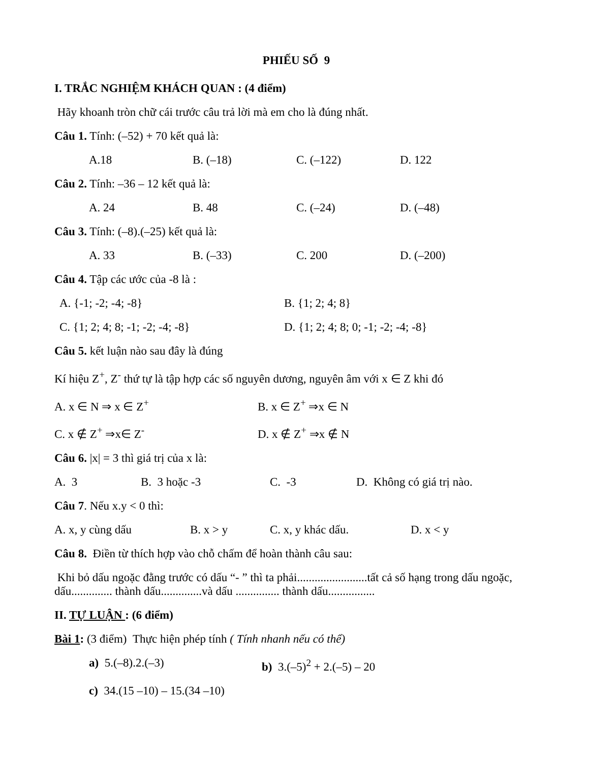PHIẾU SỐ 9
I. TRẮC NGHIỆM KHÁCH QUAN : (4 điểm)
Hãy khoanh tròn chữ cái trước câu trả lời mà em cho là đúng nhất.
Câu 1. Tính: (–52) + 70 kết quả là:
A.18 B. (–18) C. (–122) D. 122
Câu 2. Tính: –36 – 12 kết quả là:
A. 24 B. 48 C. (–24) D. (–48)
Câu 3. Tính: (–8).(–25) kết quả là:
A. 33 B. (–33) C. 200 D. (–200)
Câu 4. Tập các ước của -8 là :
A. {-1; -2; -4; -8} B. {1; 2; 4; 8}
C. {1; 2; 4; 8; -1; -2; -4; -8} D. {1; 2; 4; 8; 0; -1; -2; -4; -8}
Câu 5. kết luận nào sau đây là đúng
Kí hiệu Z<sup>+</sup>, Z<sup>-</sup> thứ tự là tập hợp các số nguyên dương, nguyên âm với x ∈ Z khi đó
A. x ∈ N ⇒ x ∈ Z<sup>+</sup> B. x ∈ Z<sup>+</sup> ⇒x ∈ N
C. x ∉ Z<sup>+</sup> ⇒x∈ Z<sup>-</sup> D. x ∉ Z<sup>+</sup> ⇒x ∉ N
Câu 6. |x| = 3 thì giá trị của x là:
A. 3 B. 3 hoặc -3 C. -3 D. Không có giá trị nào.
Câu 7. Nếu x.y < 0 thì:
A. x, y cùng dấu B. x > y C. x, y khác dấu. D. x < y
Câu 8. Điền từ thích hợp vào chỗ chấm để hoàn thành câu sau:
Khi bỏ dấu ngoặc đằng trước có dấu “- ” thì ta phải........................tất cả số hạng trong dấu ngoặc, dấu.............. thành dấu..............và dấu ............... thành dấu................
II. TỰ LUẬN : (6 điểm)
Bài 1: (3 điểm) Thực hiện phép tính ( Tính nhanh nếu có thể)
a) 5.(–8).2.(–3) b) 3.(–5)<sup>2</sup> + 2.(–5) – 20
c) 34.(15 –10) – 15.(34 –10)